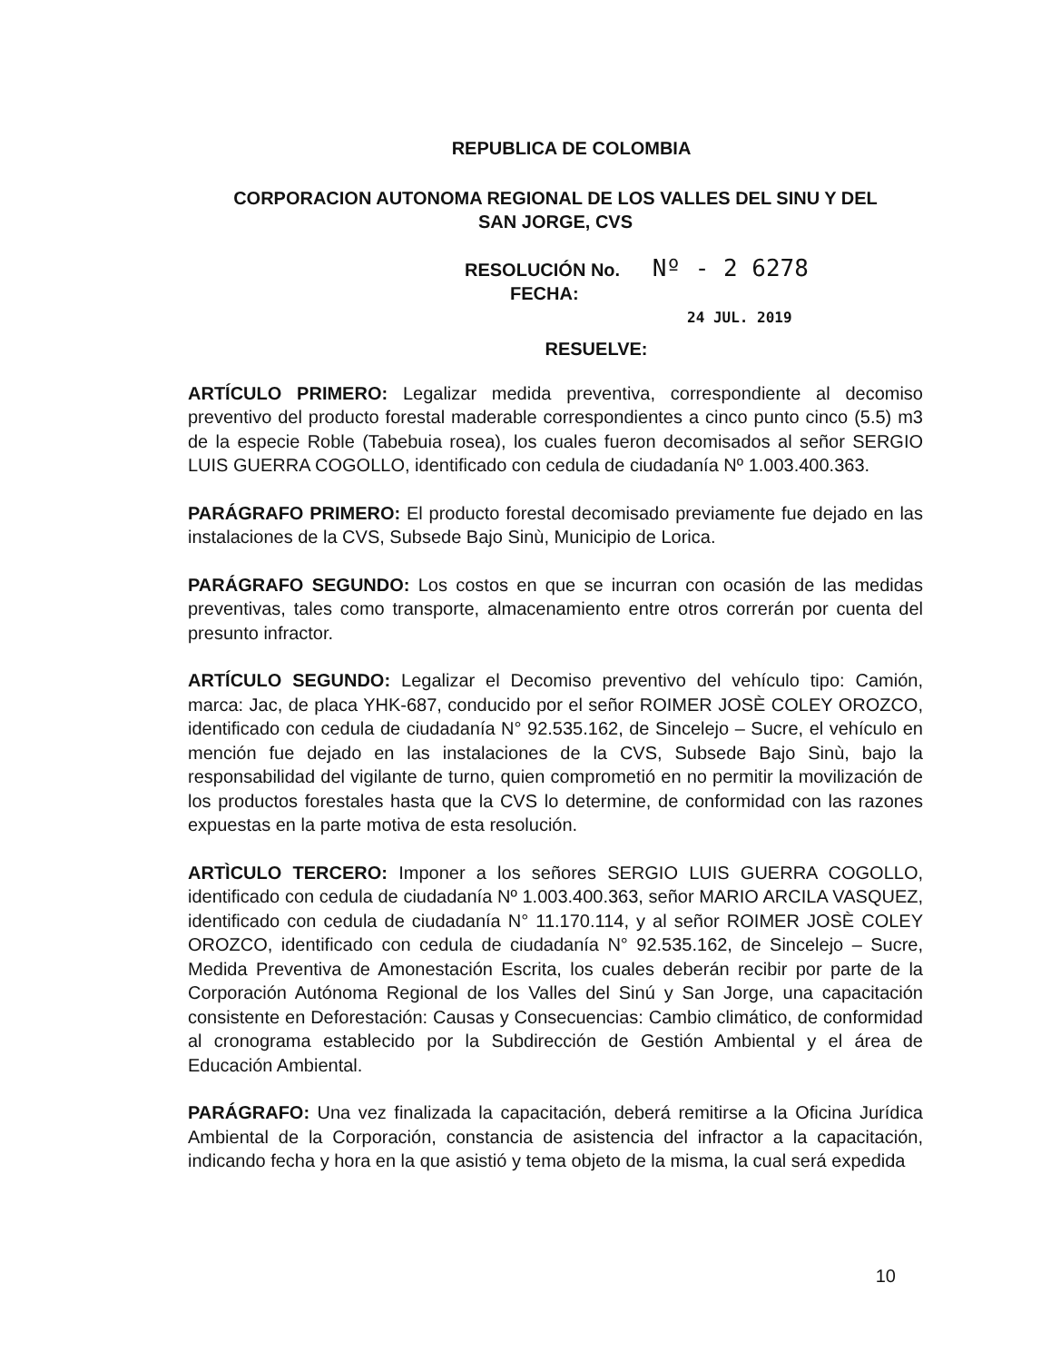REPUBLICA DE COLOMBIA
CORPORACION AUTONOMA REGIONAL DE LOS VALLES DEL SINU Y DEL
SAN JORGE, CVS
RESOLUCIÓN No. Nº - 2 6278
FECHA:
24 JUL. 2019
RESUELVE:
ARTÍCULO PRIMERO: Legalizar medida preventiva, correspondiente al decomiso preventivo del producto forestal maderable correspondientes a cinco punto cinco (5.5) m3 de la especie Roble (Tabebuia rosea), los cuales fueron decomisados al señor SERGIO LUIS GUERRA COGOLLO, identificado con cedula de ciudadanía Nº 1.003.400.363.
PARÁGRAFO PRIMERO: El producto forestal decomisado previamente fue dejado en las instalaciones de la CVS, Subsede Bajo Sinù, Municipio de Lorica.
PARÁGRAFO SEGUNDO: Los costos en que se incurran con ocasión de las medidas preventivas, tales como transporte, almacenamiento entre otros correrán por cuenta del presunto infractor.
ARTÍCULO SEGUNDO: Legalizar el Decomiso preventivo del vehículo tipo: Camión, marca: Jac, de placa YHK-687, conducido por el señor ROIMER JOSÈ COLEY OROZCO, identificado con cedula de ciudadanía N° 92.535.162, de Sincelejo – Sucre, el vehículo en mención fue dejado en las instalaciones de la CVS, Subsede Bajo Sinù, bajo la responsabilidad del vigilante de turno, quien comprometió en no permitir la movilización de los productos forestales hasta que la CVS lo determine, de conformidad con las razones expuestas en la parte motiva de esta resolución.
ARTÌCULO TERCERO: Imponer a los señores SERGIO LUIS GUERRA COGOLLO, identificado con cedula de ciudadanía Nº 1.003.400.363, señor MARIO ARCILA VASQUEZ, identificado con cedula de ciudadanía N° 11.170.114, y al señor ROIMER JOSÈ COLEY OROZCO, identificado con cedula de ciudadanía N° 92.535.162, de Sincelejo – Sucre, Medida Preventiva de Amonestación Escrita, los cuales deberán recibir por parte de la Corporación Autónoma Regional de los Valles del Sinú y San Jorge, una capacitación consistente en Deforestación: Causas y Consecuencias: Cambio climático, de conformidad al cronograma establecido por la Subdirección de Gestión Ambiental y el área de Educación Ambiental.
PARÁGRAFO: Una vez finalizada la capacitación, deberá remitirse a la Oficina Jurídica Ambiental de la Corporación, constancia de asistencia del infractor a la capacitación, indicando fecha y hora en la que asistió y tema objeto de la misma, la cual será expedida
10